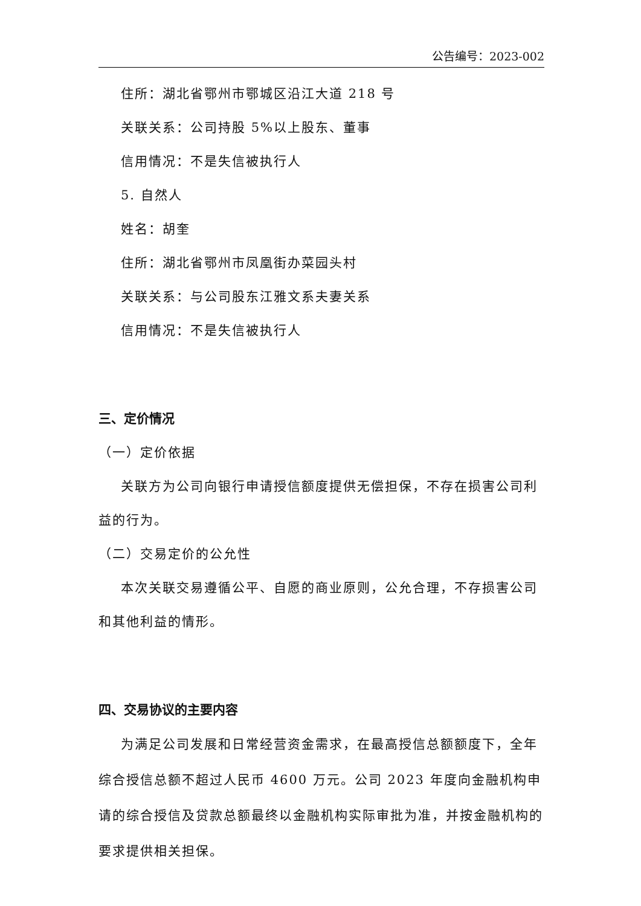公告编号：2023-002
住所：湖北省鄂州市鄂城区沿江大道 218 号
关联关系：公司持股 5%以上股东、董事
信用情况：不是失信被执行人
5. 自然人
姓名：胡奎
住所：湖北省鄂州市凤凰街办菜园头村
关联关系：与公司股东江雅文系夫妻关系
信用情况：不是失信被执行人
三、定价情况
（一）定价依据
关联方为公司向银行申请授信额度提供无偿担保，不存在损害公司利益的行为。
（二）交易定价的公允性
本次关联交易遵循公平、自愿的商业原则，公允合理，不存损害公司和其他利益的情形。
四、交易协议的主要内容
为满足公司发展和日常经营资金需求，在最高授信总额额度下，全年综合授信总额不超过人民币 4600 万元。公司 2023 年度向金融机构申请的综合授信及贷款总额最终以金融机构实际审批为准，并按金融机构的要求提供相关担保。